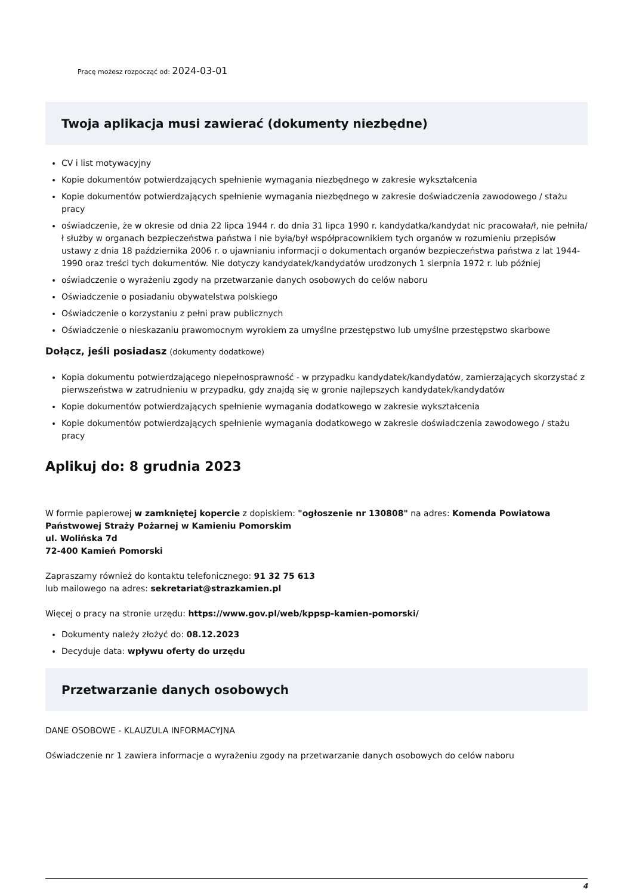Pracę możesz rozpocząć od: 2024-03-01
Twoja aplikacja musi zawierać (dokumenty niezbędne)
CV i list motywacyjny
Kopie dokumentów potwierdzających spełnienie wymagania niezbędnego w zakresie wykształcenia
Kopie dokumentów potwierdzających spełnienie wymagania niezbędnego w zakresie doświadczenia zawodowego / stażu pracy
oświadczenie, że w okresie od dnia 22 lipca 1944 r. do dnia 31 lipca 1990 r. kandydatka/kandydat nic pracowała/ł, nie pełniła/ł służby w organach bezpieczeństwa państwa i nie była/był współpracownikiem tych organów w rozumieniu przepisów ustawy z dnia 18 października 2006 r. o ujawnianiu informacji o dokumentach organów bezpieczeństwa państwa z lat 1944-1990 oraz treści tych dokumentów. Nie dotyczy kandydatek/kandydatów urodzonych 1 sierpnia 1972 r. lub później
oświadczenie o wyrażeniu zgody na przetwarzanie danych osobowych do celów naboru
Oświadczenie o posiadaniu obywatelstwa polskiego
Oświadczenie o korzystaniu z pełni praw publicznych
Oświadczenie o nieskazaniu prawomocnym wyrokiem za umyślne przestępstwo lub umyślne przestępstwo skarbowe
Dołącz, jeśli posiadasz (dokumenty dodatkowe)
Kopia dokumentu potwierdzającego niepełnosprawność - w przypadku kandydatek/kandydatów, zamierzających skorzystać z pierwszeństwa w zatrudnieniu w przypadku, gdy znajdą się w gronie najlepszych kandydatek/kandydatów
Kopie dokumentów potwierdzających spełnienie wymagania dodatkowego w zakresie wykształcenia
Kopie dokumentów potwierdzających spełnienie wymagania dodatkowego w zakresie doświadczenia zawodowego / stażu pracy
Aplikuj do: 8 grudnia 2023
W formie papierowej w zamkniętej kopercie z dopiskiem: "ogłoszenie nr 130808" na adres: Komenda Powiatowa Państwowej Straży Pożarnej w Kamieniu Pomorskim
ul. Wolińska 7d
72-400 Kamień Pomorski
Zapraszamy również do kontaktu telefonicznego: 91 32 75 613
lub mailowego na adres: sekretariat@strazkamien.pl
Więcej o pracy na stronie urzędu: https://www.gov.pl/web/kppsp-kamien-pomorski/
Dokumenty należy złożyć do: 08.12.2023
Decyduje data: wpływu oferty do urzędu
Przetwarzanie danych osobowych
DANE OSOBOWE - KLAUZULA INFORMACYJNA
Oświadczenie nr 1 zawiera informacje o wyrażeniu zgody na przetwarzanie danych osobowych do celów naboru
4